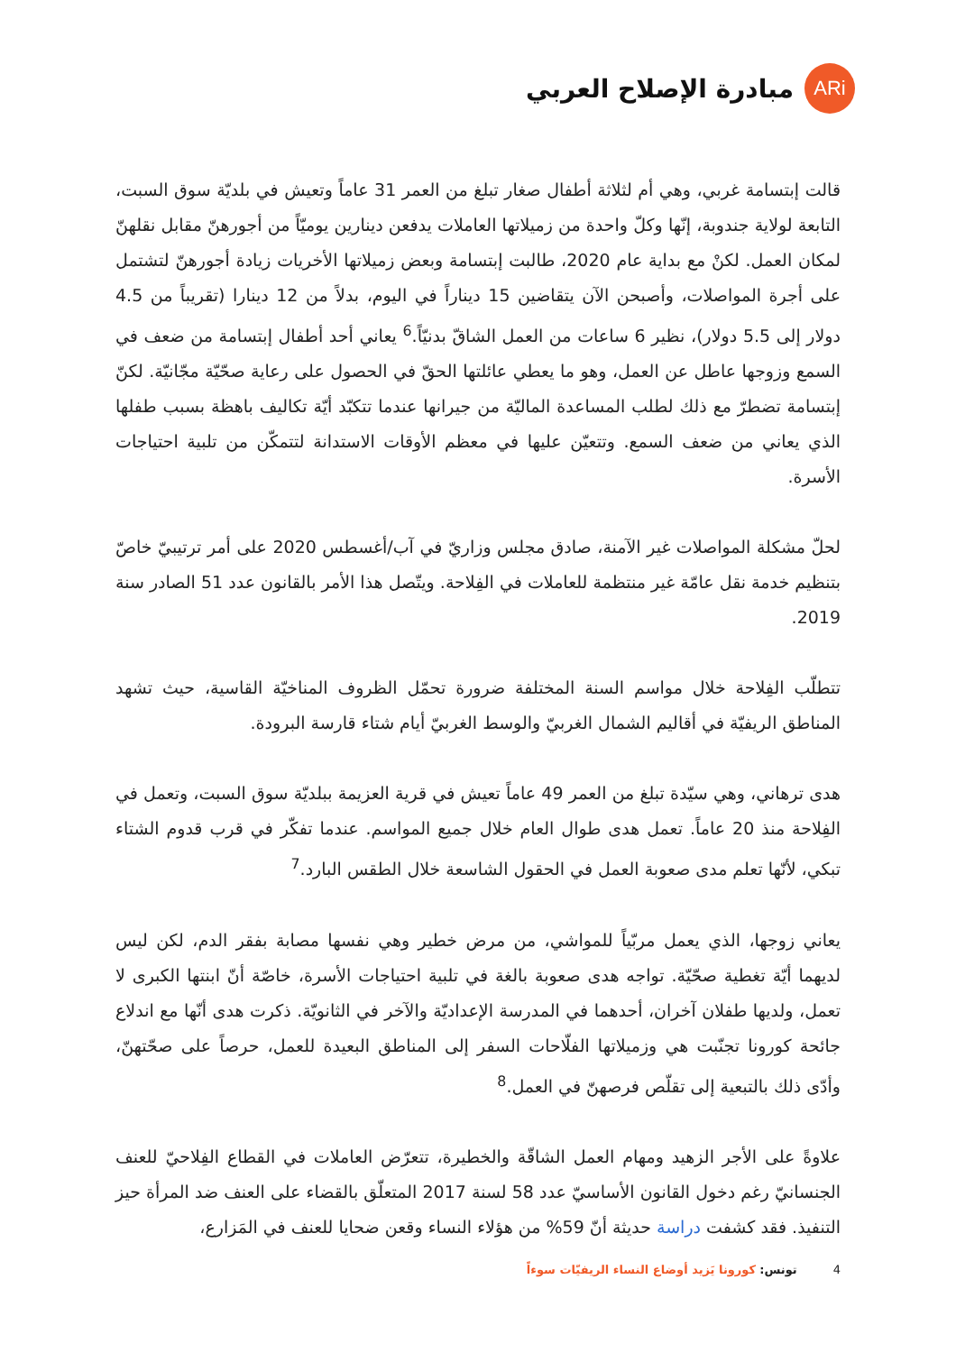ARi
مبادرة الإصلاح العربي
قالت إبتسامة غربي، وهي أم لثلاثة أطفال صغار تبلغ من العمر 31 عاماً وتعيش في بلديّة سوق السبت، التابعة لولاية جندوبة، إنّها وكلّ واحدة من زميلاتها العاملات يدفعن دينارين يوميّاً من أجورهنّ مقابل نقلهنّ لمكان العمل. لكنْ مع بداية عام 2020، طالبت إبتسامة وبعض زميلاتها الأخريات زيادة أجورهنّ لتشتمل على أجرة المواصلات، وأصبحن الآن يتقاضين 15 ديناراً في اليوم، بدلاً من 12 دينارا (تقريباً من 4.5 دولار إلى 5.5 دولار)، نظير 6 ساعات من العمل الشاقّ بدنيّاً.<sup>6</sup> يعاني أحد أطفال إبتسامة من ضعف في السمع وزوجها عاطل عن العمل، وهو ما يعطي عائلتها الحقّ في الحصول على رعاية صحّيّة مجّانيّة. لكنّ إبتسامة تضطرّ مع ذلك لطلب المساعدة الماليّة من جيرانها عندما تتكبّد أيّة تكاليف باهظة بسبب طفلها الذي يعاني من ضعف السمع. وتتعيّن عليها في معظم الأوقات الاستدانة لتتمكّن من تلبية احتياجات الأسرة.
لحلّ مشكلة المواصلات غير الآمنة، صادق مجلس وزاريّ في آب/أغسطس 2020 على أمر ترتيبيّ خاصّ بتنظيم خدمة نقل عامّة غير منتظمة للعاملات في الفِلاحة. ويتّصل هذا الأمر بالقانون عدد 51 الصادر سنة 2019.
تتطلّب الفِلاحة خلال مواسم السنة المختلفة ضرورة تحمّل الظروف المناخيّة القاسية، حيث تشهد المناطق الريفيّة في أقاليم الشمال الغربيّ والوسط الغربيّ أيام شتاء قارسة البرودة.
هدى ترهاني، وهي سيّدة تبلغ من العمر 49 عاماً تعيش في قرية العزيمة ببلديّة سوق السبت، وتعمل في الفِلاحة منذ 20 عاماً. تعمل هدى طوال العام خلال جميع المواسم. عندما تفكّر في قرب قدوم الشتاء تبكي، لأنّها تعلم مدى صعوبة العمل في الحقول الشاسعة خلال الطقس البارد.<sup>7</sup>
يعاني زوجها، الذي يعمل مربّياً للمواشي، من مرض خطير وهي نفسها مصابة بفقر الدم، لكن ليس لديهما أيّة تغطية صحّيّة. تواجه هدى صعوبة بالغة في تلبية احتياجات الأسرة، خاصّة أنّ ابنتها الكبرى لا تعمل، ولديها طفلان آخران، أحدهما في المدرسة الإعداديّة والآخر في الثانويّة. ذكرت هدى أنّها مع اندلاع جائحة كورونا تجنّبت هي وزميلاتها الفلّاحات السفر إلى المناطق البعيدة للعمل، حرصاً على صحّتهنّ، وأدّى ذلك بالتبعية إلى تقلّص فرصهنّ في العمل.<sup>8</sup>
علاوةً على الأجر الزهيد ومهام العمل الشاقّة والخطيرة، تتعرّض العاملات في القطاع الفِلاحيّ للعنف الجنسانيّ رغم دخول القانون الأساسيّ عدد 58 لسنة 2017 المتعلّق بالقضاء على العنف ضد المرأة حيز التنفيذ. فقد كشفت دراسة حديثة أنّ 59% من هؤلاء النساء وقعن ضحايا للعنف في المَزارع،
4 تونس: كورونا يَزيد أوضاع النساء الريفيّات سوءاً